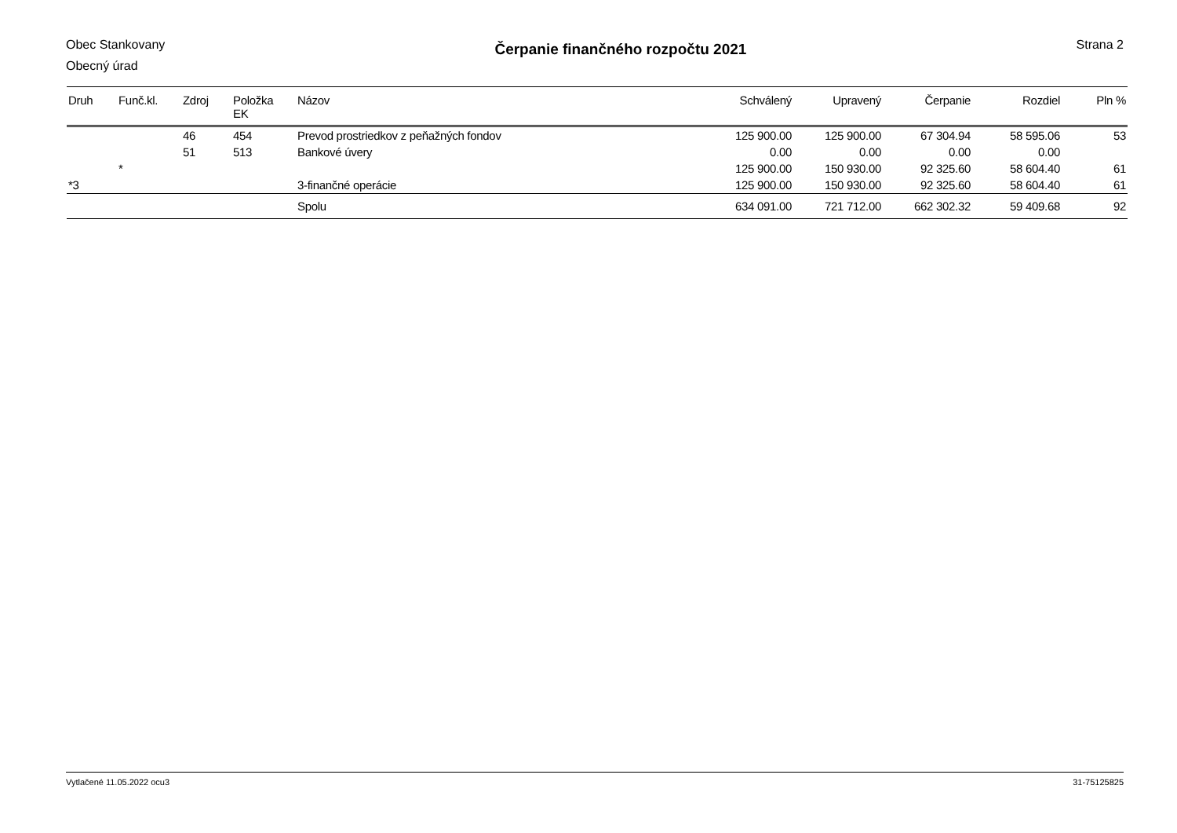Obec Stankovany
Obecný úrad
Čerpanie finančného rozpočtu 2021
Strana 2
| Druh | Funč.kl. | Zdroj | Položka EK | Názov | Schválený | Upravený | Čerpanie | Rozdiel | Pln % |
| --- | --- | --- | --- | --- | --- | --- | --- | --- | --- |
| | | 46 | 454 | Prevod prostriedkov z peňažných fondov | 125 900.00 | 125 900.00 | 67 304.94 | 58 595.06 | 53 |
| | | 51 | 513 | Bankové úvery | 0.00 | 0.00 | 0.00 | 0.00 | |
| | * | | | | 125 900.00 | 150 930.00 | 92 325.60 | 58 604.40 | 61 |
| *3 | | | | 3-finančné operácie | 125 900.00 | 150 930.00 | 92 325.60 | 58 604.40 | 61 |
| | | | | Spolu | 634 091.00 | 721 712.00 | 662 302.32 | 59 409.68 | 92 |
Vytlačené 11.05.2022 ocu3 31-75125825